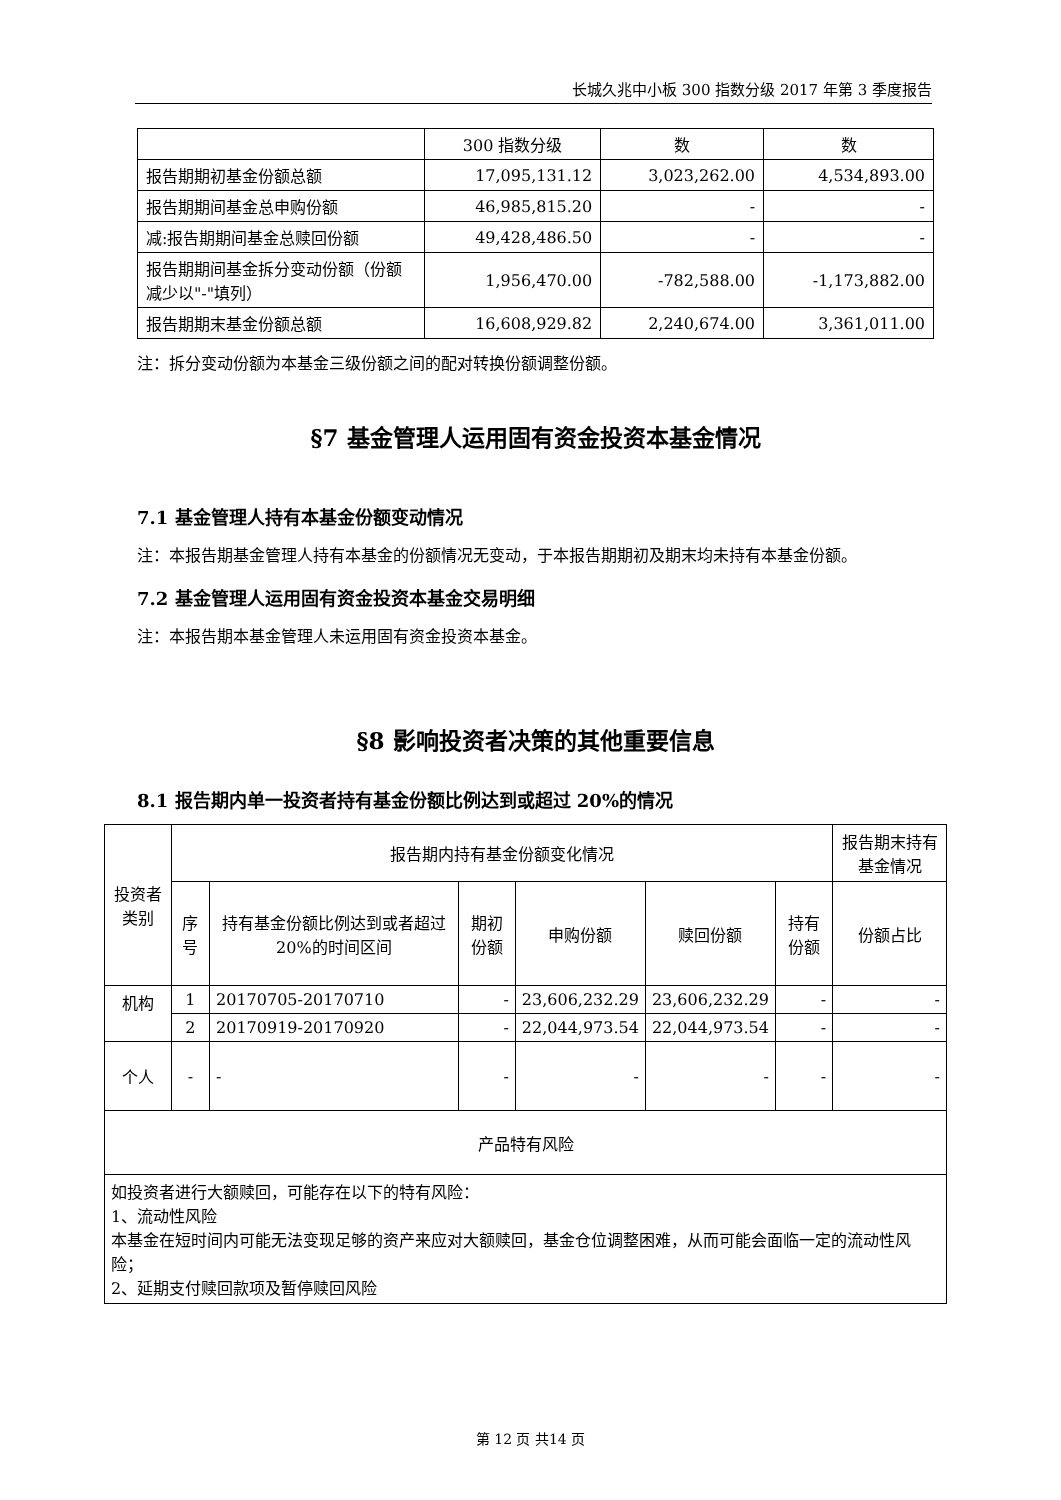长城久兆中小板 300 指数分级 2017 年第 3 季度报告
| | 300 指数分级 | 数 | 数 |
| 报告期期初基金份额总额 | 17,095,131.12 | 3,023,262.00 | 4,534,893.00 |
| 报告期期间基金总申购份额 | 46,985,815.20 | - | - |
| 减:报告期期间基金总赎回份额 | 49,428,486.50 | - | - |
| 报告期期间基金拆分变动份额（份额减少以"-"填列） | 1,956,470.00 | -782,588.00 | -1,173,882.00 |
| 报告期期末基金份额总额 | 16,608,929.82 | 2,240,674.00 | 3,361,011.00 |
注：拆分变动份额为本基金三级份额之间的配对转换份额调整份额。
§7 基金管理人运用固有资金投资本基金情况
7.1 基金管理人持有本基金份额变动情况
注：本报告期基金管理人持有本基金的份额情况无变动，于本报告期期初及期末均未持有本基金份额。
7.2 基金管理人运用固有资金投资本基金交易明细
注：本报告期本基金管理人未运用固有资金投资本基金。
§8 影响投资者决策的其他重要信息
8.1 报告期内单一投资者持有基金份额比例达到或超过 20%的情况
| 投资者类别 | 报告期内持有基金份额变化情况 | | | | | | 报告期末持有基金情况 |
| | 序号 | 持有基金份额比例达到或者超过20%的时间区间 | 期初份额 | 申购份额 | 赎回份额 | 持有份额 | 份额占比 |
| 机构 | 1 | 20170705-20170710 | - | 23,606,232.29 | 23,606,232.29 | - | - |
| | 2 | 20170919-20170920 | - | 22,044,973.54 | 22,044,973.54 | - | - |
| 个人 | - | - | - | - | - | - | - |
| 产品特有风险 | | | | | | | |
| 如投资者进行大额赎回，可能存在以下的特有风险： 1、流动性风险 本基金在短时间内可能无法变现足够的资产来应对大额赎回，基金仓位调整困难，从而可能会面临一定的流动性风险； 2、延期支付赎回款项及暂停赎回风险 | | | | | | | |
第 12 页 共14 页